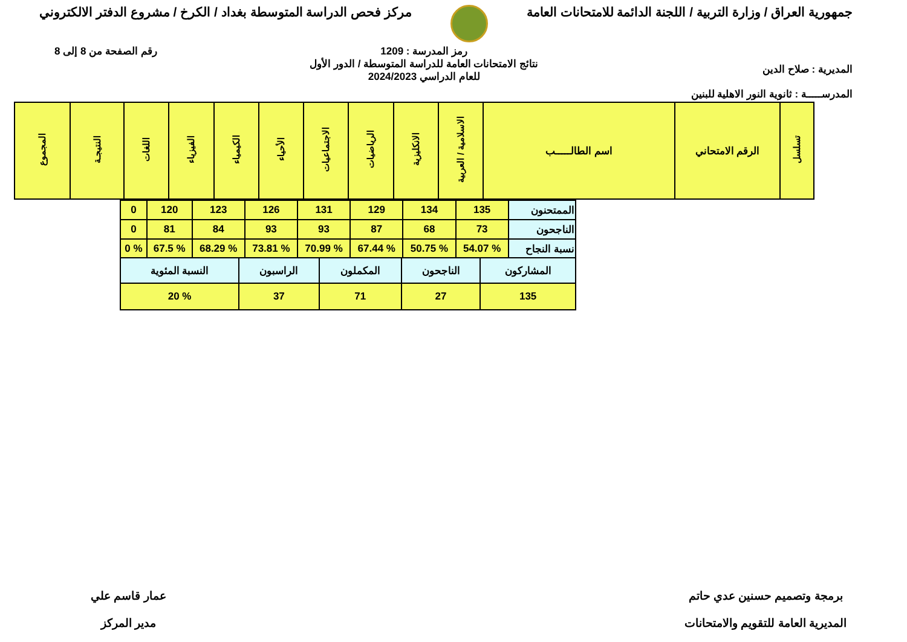جمهورية العراق / وزارة التربية / اللجنة الدائمة للامتحانات العامة
مركز فحص الدراسة المتوسطة بغداد / الكرخ / مشروع الدفتر الالكتروني
المديرية : صلاح الدين
المدرســـــة : ثانوية النور الاهلية للبنين
رمز المدرسة : 1209
نتائج الامتحانات العامة للدراسة المتوسطة / الدور الأول
للعام الدراسي 2024/2023
رقم الصفحة من 8 إلى 8
| تسلسل | الرقم الامتحاني | اسم الطالـــــب | الاسلامية / العربية | الانكليزية | الرياضيات | الاجتماعيات | الأحياء | الكيمياء | الفيزياء | اللغات | النتيجـة | المجموع |
| --- | --- | --- | --- | --- | --- | --- | --- | --- | --- | --- | --- | --- |
| الممتحنون | 135 | 134 | 129 | 131 | 126 | 123 | 120 | 0 |
| الناجحون | 73 | 68 | 87 | 93 | 93 | 84 | 81 | 0 |
| نسبة النجاح | % 54.07 | % 50.75 | % 67.44 | % 70.99 | % 73.81 | % 68.29 | % 67.5 | % 0 |
| المشاركون | الناجحون | المكملون | الراسبون | النسبة المئوية |
| 135 | 27 | 71 | 37 | % 20 |
برمجة وتصميم حسنين عدي حاتم
المديرية العامة للتقويم والامتحانات
عمار قاسم علي
مدير المركز